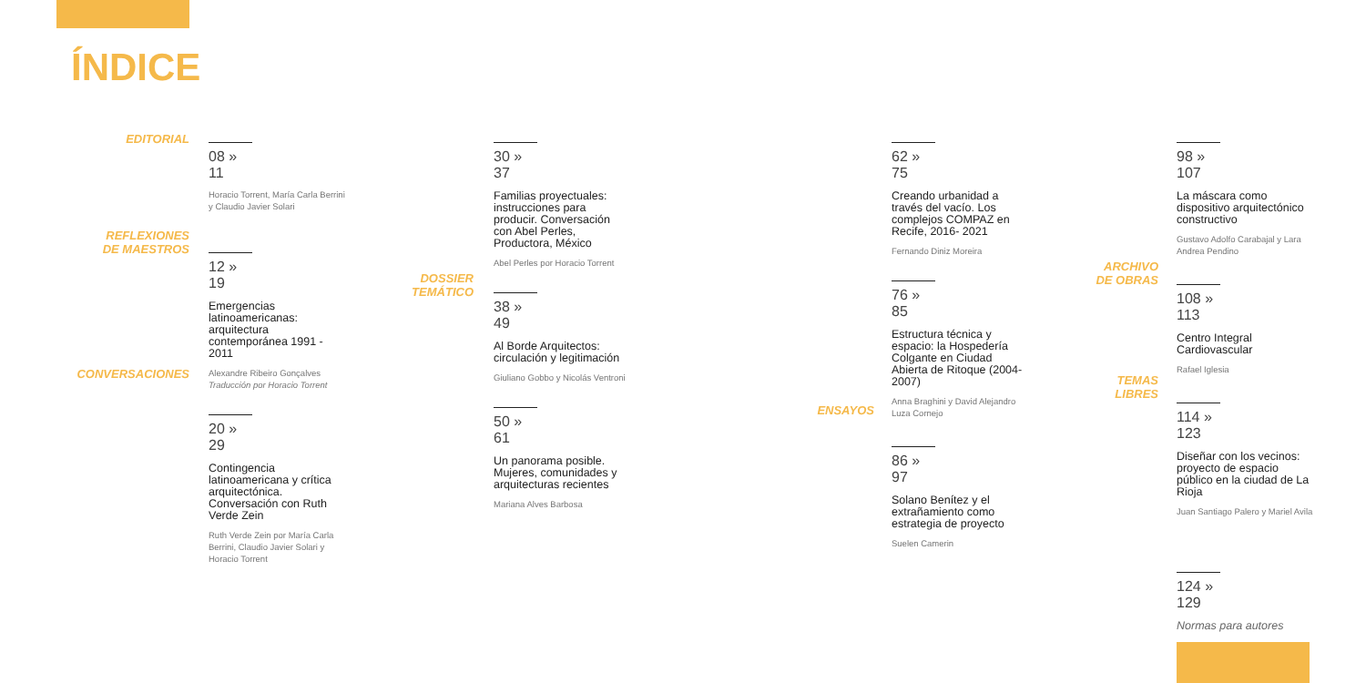ÍNDICE
EDITORIAL
REFLEXIONES
DE MAESTROS
CONVERSACIONES
DOSSIER
TEMÁTICO
ENSAYOS
ARCHIVO
DE OBRAS
TEMAS
LIBRES
08 » 11
Horacio Torrent, María Carla Berrini y Claudio Javier Solari
12 » 19
Emergencias latinoamericanas: arquitectura contemporánea 1991 - 2011
Alexandre Ribeiro Gonçalves
Traducción por Horacio Torrent
20 » 29
Contingencia latinoamericana y crítica arquitectónica. Conversación con Ruth Verde Zein
Ruth Verde Zein por María Carla Berrini, Claudio Javier Solari y Horacio Torrent
30 » 37
Familias proyectuales: instrucciones para producir. Conversación con Abel Perles, Productora, México
Abel Perles por Horacio Torrent
38 » 49
Al Borde Arquitectos: circulación y legitimación
Giuliano Gobbo y Nicolás Ventroni
50 » 61
Un panorama posible. Mujeres, comunidades y arquitecturas recientes
Mariana Alves Barbosa
62 » 75
Creando urbanidad a través del vacío. Los complejos COMPAZ en Recife, 2016- 2021
Fernando Diniz Moreira
76 » 85
Estructura técnica y espacio: la Hospedería Colgante en Ciudad Abierta de Ritoque (2004-2007)
Anna Braghini y David Alejandro Luza Cornejo
86 » 97
Solano Benítez y el extrañamiento como estrategia de proyecto
Suelen Camerin
98 » 107
La máscara como dispositivo arquitectónico constructivo
Gustavo Adolfo Carabajal y Lara Andrea Pendino
108 » 113
Centro Integral Cardiovascular
Rafael Iglesia
114 » 123
Diseñar con los vecinos: proyecto de espacio público en la ciudad de La Rioja
Juan Santiago Palero y Mariel Avila
124 » 129
Normas para autores